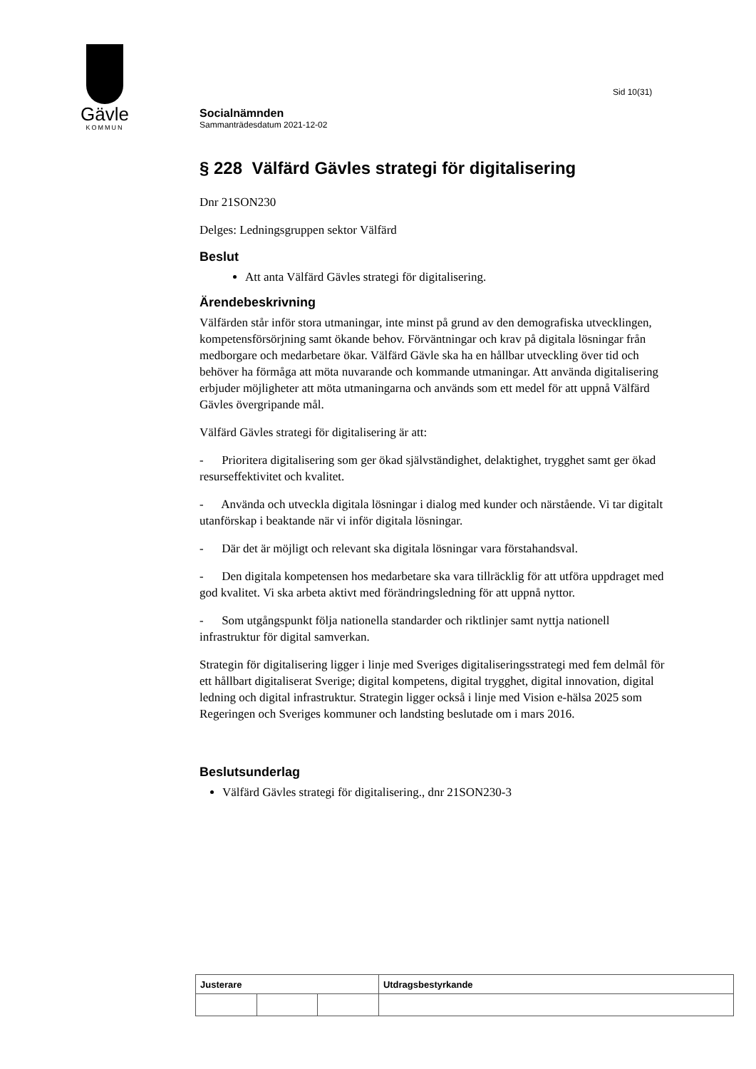Gävle
KOMMUN
Sid 10(31)
Socialnämnden
Sammanträdesdatum 2021-12-02
§ 228 Välfärd Gävles strategi för digitalisering
Dnr 21SON230
Delges: Ledningsgruppen sektor Välfärd
Beslut
Att anta Välfärd Gävles strategi för digitalisering.
Ärendebeskrivning
Välfärden står inför stora utmaningar, inte minst på grund av den demografiska utvecklingen, kompetensförsörjning samt ökande behov. Förväntningar och krav på digitala lösningar från medborgare och medarbetare ökar. Välfärd Gävle ska ha en hållbar utveckling över tid och behöver ha förmåga att möta nuvarande och kommande utmaningar. Att använda digitalisering erbjuder möjligheter att möta utmaningarna och används som ett medel för att uppnå Välfärd Gävles övergripande mål.
Välfärd Gävles strategi för digitalisering är att:
- Prioritera digitalisering som ger ökad självständighet, delaktighet, trygghet samt ger ökad resurseffektivitet och kvalitet.
- Använda och utveckla digitala lösningar i dialog med kunder och närstående. Vi tar digitalt utanförskap i beaktande när vi inför digitala lösningar.
- Där det är möjligt och relevant ska digitala lösningar vara förstahandsval.
- Den digitala kompetensen hos medarbetare ska vara tillräcklig för att utföra uppdraget med god kvalitet. Vi ska arbeta aktivt med förändringsledning för att uppnå nyttor.
- Som utgångspunkt följa nationella standarder och riktlinjer samt nyttja nationell infrastruktur för digital samverkan.
Strategin för digitalisering ligger i linje med Sveriges digitaliseringsstrategi med fem delmål för ett hållbart digitaliserat Sverige; digital kompetens, digital trygghet, digital innovation, digital ledning och digital infrastruktur. Strategin ligger också i linje med Vision e-hälsa 2025 som Regeringen och Sveriges kommuner och landsting beslutade om i mars 2016.
Beslutsunderlag
Välfärd Gävles strategi för digitalisering., dnr 21SON230-3
| Justerare | | | Utdragsbestyrkande |
| --- | --- | --- | --- |